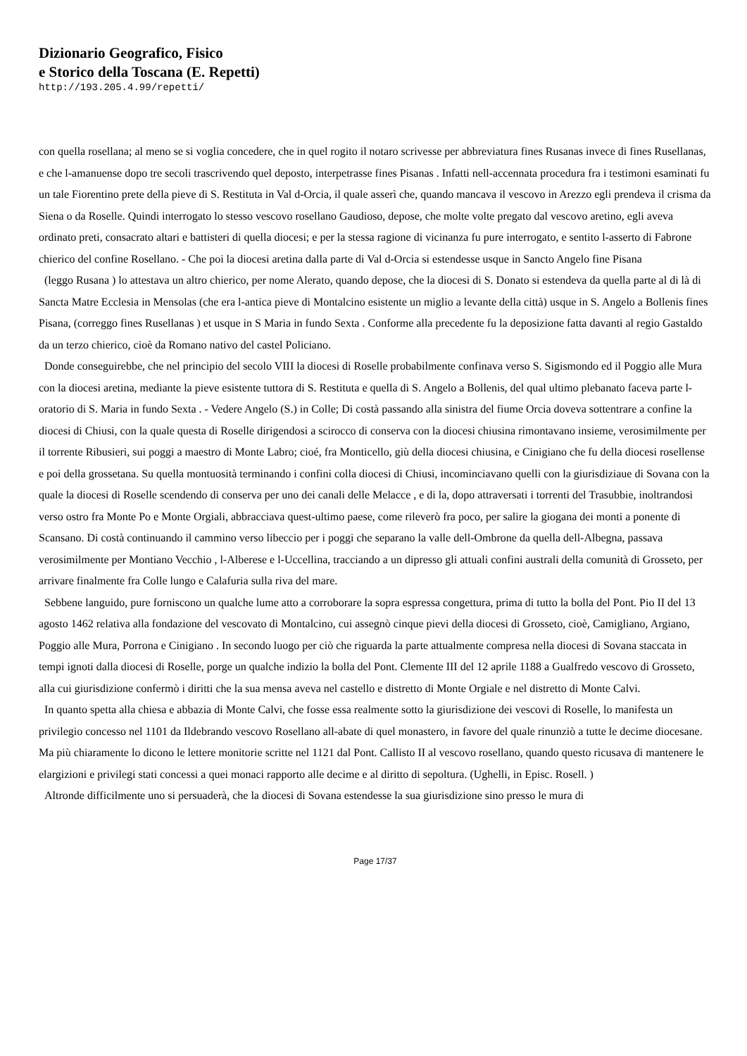Dizionario Geografico, Fisico
e Storico della Toscana (E. Repetti)
http://193.205.4.99/repetti/
con quella rosellana; al meno se si voglia concedere, che in quel rogito il notaro scrivesse per abbreviatura fines Rusanas invece di fines Rusellanas, e che l-amanuense dopo tre secoli trascrivendo quel deposto, interpetrasse fines Pisanas . Infatti nell-accennata procedura fra i testimoni esaminati fu un tale Fiorentino prete della pieve di S. Restituta in Val d-Orcia, il quale asserì che, quando mancava il vescovo in Arezzo egli prendeva il crisma da Siena o da Roselle. Quindi interrogato lo stesso vescovo rosellano Gaudioso, depose, che molte volte pregato dal vescovo aretino, egli aveva ordinato preti, consacrato altari e battisteri di quella diocesi; e per la stessa ragione di vicinanza fu pure interrogato, e sentito l-asserto di Fabrone chierico del confine Rosellano. - Che poi la diocesi aretina dalla parte di Val d-Orcia si estendesse usque in Sancto Angelo fine Pisana
(leggo Rusana ) lo attestava un altro chierico, per nome Alerato, quando depose, che la diocesi di S. Donato si estendeva da quella parte al di là di Sancta Matre Ecclesia in Mensolas (che era l-antica pieve di Montalcino esistente un miglio a levante della città) usque in S. Angelo a Bollenis fines Pisana, (correggo fines Rusellanas ) et usque in S Maria in fundo Sexta . Conforme alla precedente fu la deposizione fatta davanti al regio Gastaldo da un terzo chierico, cioè da Romano nativo del castel Policiano.
Donde conseguirebbe, che nel principio del secolo VIII la diocesi di Roselle probabilmente confinava verso S. Sigismondo ed il Poggio alle Mura con la diocesi aretina, mediante la pieve esistente tuttora di S. Restituta e quella di S. Angelo a Bollenis, del qual ultimo plebanato faceva parte l-oratorio di S. Maria in fundo Sexta . - Vedere Angelo (S.) in Colle; Di costà passando alla sinistra del fiume Orcia doveva sottentrare a confine la diocesi di Chiusi, con la quale questa di Roselle dirigendosi a scirocco di conserva con la diocesi chiusina rimontavano insieme, verosimilmente per il torrente Ribusieri, sui poggi a maestro di Monte Labro; cioé, fra Monticello, giù della diocesi chiusina, e Cinigiano che fu della diocesi rosellense e poi della grossetana. Su quella montuosità terminando i confini colla diocesi di Chiusi, incominciavano quelli con la giurisdiziaue di Sovana con la quale la diocesi di Roselle scendendo di conserva per uno dei canali delle Melacce , e di la, dopo attraversati i torrenti del Trasubbie, inoltrandosi verso ostro fra Monte Po e Monte Orgiali, abbracciava quest-ultimo paese, come rileverò fra poco, per salire la giogana dei monti a ponente di Scansano. Di costà continuando il cammino verso libeccio per i poggi che separano la valle dell-Ombrone da quella dell-Albegna, passava verosimilmente per Montiano Vecchio , l-Alberese e l-Uccellina, tracciando a un dipresso gli attuali confini australi della comunità di Grosseto, per arrivare finalmente fra Colle lungo e Calafuria sulla riva del mare.
Sebbene languido, pure forniscono un qualche lume atto a corroborare la sopra espressa congettura, prima di tutto la bolla del Pont. Pio II del 13 agosto 1462 relativa alla fondazione del vescovato di Montalcino, cui assegnò cinque pievi della diocesi di Grosseto, cioè, Camigliano, Argiano, Poggio alle Mura, Porrona e Cinigiano . In secondo luogo per ciò che riguarda la parte attualmente compresa nella diocesi di Sovana staccata in tempi ignoti dalla diocesi di Roselle, porge un qualche indizio la bolla del Pont. Clemente III del 12 aprile 1188 a Gualfredo vescovo di Grosseto, alla cui giurisdizione confermò i diritti che la sua mensa aveva nel castello e distretto di Monte Orgiale e nel distretto di Monte Calvi.
In quanto spetta alla chiesa e abbazia di Monte Calvi, che fosse essa realmente sotto la giurisdizione dei vescovi di Roselle, lo manifesta un privilegio concesso nel 1101 da Ildebrando vescovo Rosellano all-abate di quel monastero, in favore del quale rinunziò a tutte le decime diocesane. Ma più chiaramente lo dicono le lettere monitorie scritte nel 1121 dal Pont. Callisto II al vescovo rosellano, quando questo ricusava di mantenere le elargizioni e privilegi stati concessi a quei monaci rapporto alle decime e al diritto di sepoltura. (Ughelli, in Episc. Rosell. )
Altronde difficilmente uno si persuaderà, che la diocesi di Sovana estendesse la sua giurisdizione sino presso le mura di
Page 17/37